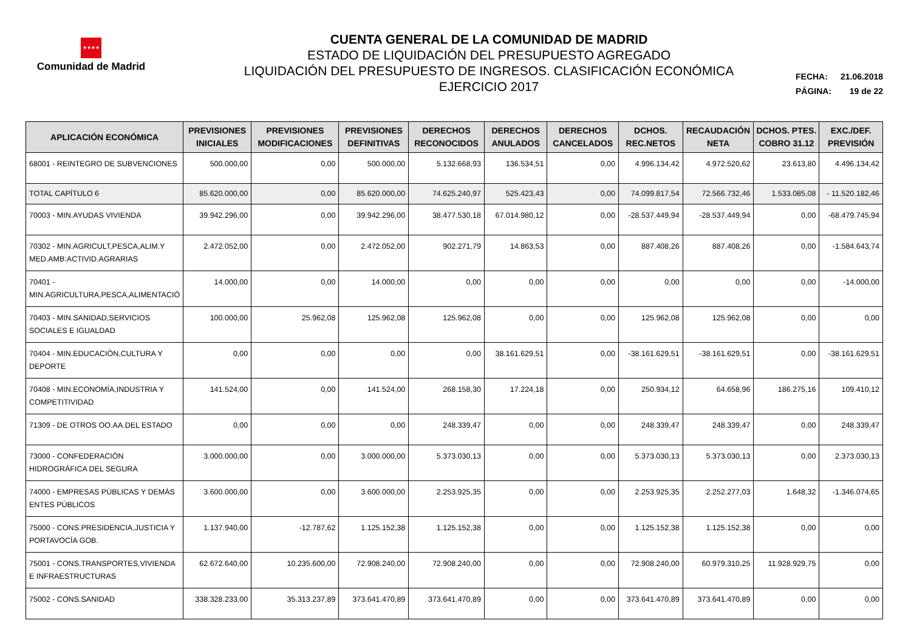★★★★
Comunidad de Madrid
CUENTA GENERAL DE LA COMUNIDAD DE MADRID
ESTADO DE LIQUIDACIÓN DEL PRESUPUESTO AGREGADO
LIQUIDACIÓN DEL PRESUPUESTO DE INGRESOS. CLASIFICACIÓN ECONÓMICA
EJERCICIO 2017
FECHA: 21.06.2018
PÁGINA: 19 de 22
| APLICACIÓN ECONÓMICA | PREVISIONES INICIALES | PREVISIONES MODIFICACIONES | PREVISIONES DEFINITIVAS | DERECHOS RECONOCIDOS | DERECHOS ANULADOS | DERECHOS CANCELADOS | DCHOS. REC.NETOS | RECAUDACIÓN NETA | DCHOS. PTES. COBRO 31.12 | EXC./DEF. PREVISIÓN |
| --- | --- | --- | --- | --- | --- | --- | --- | --- | --- | --- |
| 68001 - REINTEGRO DE SUBVENCIONES | 500.000,00 | 0,00 | 500.000,00 | 5.132.668,93 | 136.534,51 | 0,00 | 4.996.134,42 | 4.972.520,62 | 23.613,80 | 4.496.134,42 |
| TOTAL CAPÍTULO 6 | 85.620.000,00 | 0,00 | 85.620.000,00 | 74.625.240,97 | 525.423,43 | 0,00 | 74.099.817,54 | 72.566.732,46 | 1.533.085,08 | - 11.520.182,46 |
| 70003 - MIN.AYUDAS VIVIENDA | 39.942.296,00 | 0,00 | 39.942.296,00 | 38.477.530,18 | 67.014.980,12 | 0,00 | -28.537.449,94 | -28.537.449,94 | 0,00 | -68.479.745,94 |
| 70302 - MIN.AGRICULT,PESCA,ALIM.Y MED.AMB:ACTIVID.AGRARIAS | 2.472.052,00 | 0,00 | 2.472.052,00 | 902.271,79 | 14.863,53 | 0,00 | 887.408,26 | 887.408,26 | 0,00 | -1.584.643,74 |
| 70401 - MIN.AGRICULTURA,PESCA,ALIMENTACIÓ | 14.000,00 | 0,00 | 14.000,00 | 0,00 | 0,00 | 0,00 | 0,00 | 0,00 | 0,00 | -14.000,00 |
| 70403 - MIN.SANIDAD,SERVICIOS SOCIALES E IGUALDAD | 100.000,00 | 25.962,08 | 125.962,08 | 125.962,08 | 0,00 | 0,00 | 125.962,08 | 125.962,08 | 0,00 | 0,00 |
| 70404 - MIN.EDUCACIÓN,CULTURA Y DEPORTE | 0,00 | 0,00 | 0,00 | 0,00 | 38.161.629,51 | 0,00 | -38.161.629,51 | -38.161.629,51 | 0,00 | -38.161.629,51 |
| 70408 - MIN.ECONOMÍA,INDUSTRIA Y COMPETITIVIDAD | 141.524,00 | 0,00 | 141.524,00 | 268.158,30 | 17.224,18 | 0,00 | 250.934,12 | 64.658,96 | 186.275,16 | 109.410,12 |
| 71309 - DE OTROS OO.AA.DEL ESTADO | 0,00 | 0,00 | 0,00 | 248.339,47 | 0,00 | 0,00 | 248.339,47 | 248.339,47 | 0,00 | 248.339,47 |
| 73000 - CONFEDERACIÓN HIDROGRÁFICA DEL SEGURA | 3.000.000,00 | 0,00 | 3.000.000,00 | 5.373.030,13 | 0,00 | 0,00 | 5.373.030,13 | 5.373.030,13 | 0,00 | 2.373.030,13 |
| 74000 - EMPRESAS PÚBLICAS Y DEMÁS ENTES PÚBLICOS | 3.600.000,00 | 0,00 | 3.600.000,00 | 2.253.925,35 | 0,00 | 0,00 | 2.253.925,35 | 2.252.277,03 | 1.648,32 | -1.346.074,65 |
| 75000 - CONS.PRESIDENCIA,JUSTICIA Y PORTAVOCÍA GOB. | 1.137.940,00 | -12.787,62 | 1.125.152,38 | 1.125.152,38 | 0,00 | 0,00 | 1.125.152,38 | 1.125.152,38 | 0,00 | 0,00 |
| 75001 - CONS.TRANSPORTES,VIVIENDA E INFRAESTRUCTURAS | 62.672.640,00 | 10.235.600,00 | 72.908.240,00 | 72.908.240,00 | 0,00 | 0,00 | 72.908.240,00 | 60.979.310,25 | 11.928.929,75 | 0,00 |
| 75002 - CONS.SANIDAD | 338.328.233,00 | 35.313.237,89 | 373.641.470,89 | 373.641.470,89 | 0,00 | 0,00 | 373.641.470,89 | 373.641.470,89 | 0,00 | 0,00 |